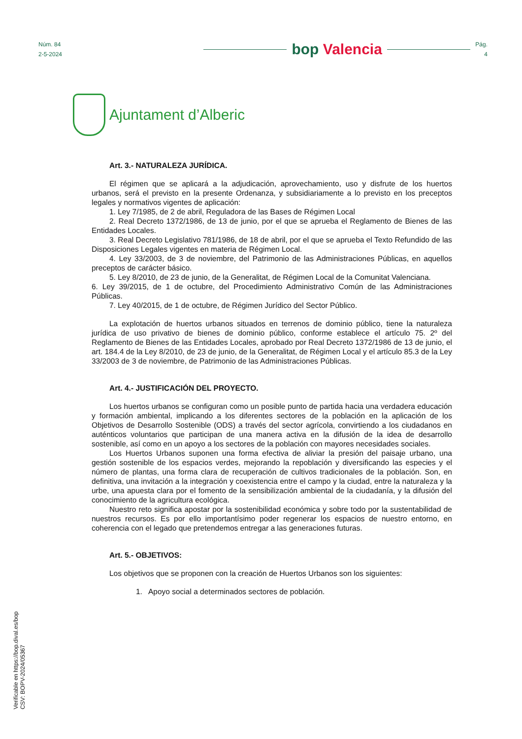Núm. 84
2-5-2024
bop Valencia
Pág.
4
Ajuntament d’Alberic
Art. 3.- NATURALEZA JURÍDICA.
El régimen que se aplicará a la adjudicación, aprovechamiento, uso y disfrute de los huertos urbanos, será el previsto en la presente Ordenanza, y subsidiariamente a lo previsto en los preceptos legales y normativos vigentes de aplicación:
1. Ley 7/1985, de 2 de abril, Reguladora de las Bases de Régimen Local
2. Real Decreto 1372/1986, de 13 de junio, por el que se aprueba el Reglamento de Bienes de las Entidades Locales.
3. Real Decreto Legislativo 781/1986, de 18 de abril, por el que se aprueba el Texto Refundido de las Disposiciones Legales vigentes en materia de Régimen Local.
4. Ley 33/2003, de 3 de noviembre, del Patrimonio de las Administraciones Públicas, en aquellos preceptos de carácter básico.
5. Ley 8/2010, de 23 de junio, de la Generalitat, de Régimen Local de la Comunitat Valenciana.
6. Ley 39/2015, de 1 de octubre, del Procedimiento Administrativo Común de las Administraciones Públicas.
7. Ley 40/2015, de 1 de octubre, de Régimen Jurídico del Sector Público.
La explotación de huertos urbanos situados en terrenos de dominio público, tiene la naturaleza jurídica de uso privativo de bienes de dominio público, conforme establece el artículo 75. 2º del Reglamento de Bienes de las Entidades Locales, aprobado por Real Decreto 1372/1986 de 13 de junio, el art. 184.4 de la Ley 8/2010, de 23 de junio, de la Generalitat, de Régimen Local y el artículo 85.3 de la Ley 33/2003 de 3 de noviembre, de Patrimonio de las Administraciones Públicas.
Art. 4.- JUSTIFICACIÓN DEL PROYECTO.
Los huertos urbanos se configuran como un posible punto de partida hacia una verdadera educación y formación ambiental, implicando a los diferentes sectores de la población en la aplicación de los Objetivos de Desarrollo Sostenible (ODS) a través del sector agrícola, convirtiendo a los ciudadanos en auténticos voluntarios que participan de una manera activa en la difusión de la idea de desarrollo sostenible, así como en un apoyo a los sectores de la población con mayores necesidades sociales.
Los Huertos Urbanos suponen una forma efectiva de aliviar la presión del paisaje urbano, una gestión sostenible de los espacios verdes, mejorando la repoblación y diversificando las especies y el número de plantas, una forma clara de recuperación de cultivos tradicionales de la población. Son, en definitiva, una invitación a la integración y coexistencia entre el campo y la ciudad, entre la naturaleza y la urbe, una apuesta clara por el fomento de la sensibilización ambiental de la ciudadanía, y la difusión del conocimiento de la agricultura ecológica.
Nuestro reto significa apostar por la sostenibilidad económica y sobre todo por la sustentabilidad de nuestros recursos. Es por ello importantísimo poder regenerar los espacios de nuestro entorno, en coherencia con el legado que pretendemos entregar a las generaciones futuras.
Art. 5.- OBJETIVOS:
Los objetivos que se proponen con la creación de Huertos Urbanos son los siguientes:
1. Apoyo social a determinados sectores de población.
Verificable en https://bop.dival.es/bop
CSV: BOPV-2024/05367